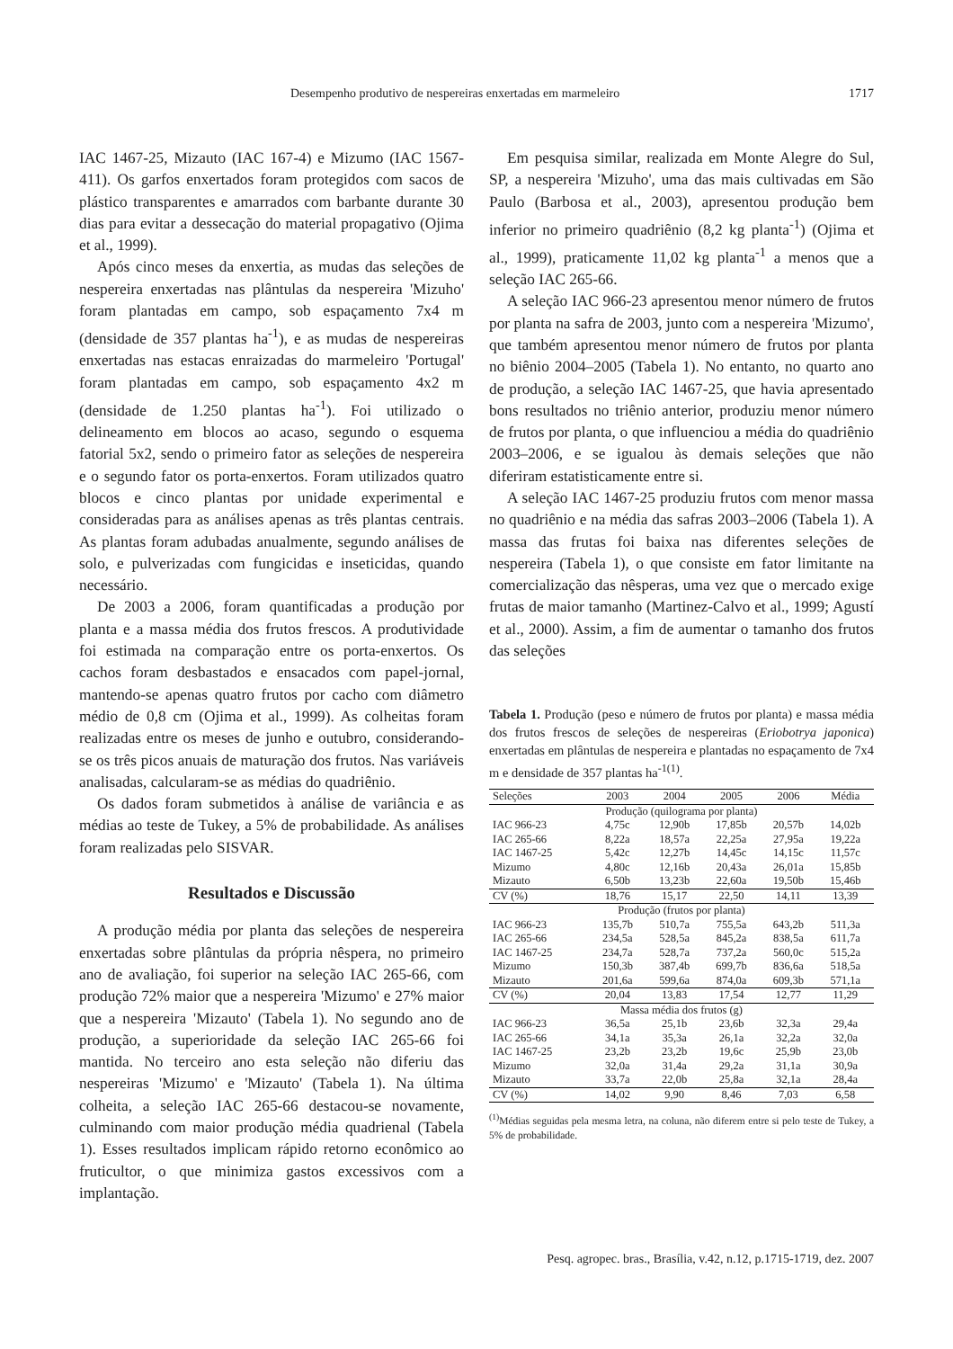Desempenho produtivo de nespereiras enxertadas em marmeleiro 1717
IAC 1467-25, Mizauto (IAC 167-4) e Mizumo (IAC 1567-411). Os garfos enxertados foram protegidos com sacos de plástico transparentes e amarrados com barbante durante 30 dias para evitar a dessecação do material propagativo (Ojima et al., 1999).
Após cinco meses da enxertia, as mudas das seleções de nespereira enxertadas nas plântulas da nespereira 'Mizuho' foram plantadas em campo, sob espaçamento 7x4 m (densidade de 357 plantas ha<sup>-1</sup>), e as mudas de nespereiras enxertadas nas estacas enraizadas do marmeleiro 'Portugal' foram plantadas em campo, sob espaçamento 4x2 m (densidade de 1.250 plantas ha<sup>-1</sup>). Foi utilizado o delineamento em blocos ao acaso, segundo o esquema fatorial 5x2, sendo o primeiro fator as seleções de nespereira e o segundo fator os porta-enxertos. Foram utilizados quatro blocos e cinco plantas por unidade experimental e consideradas para as análises apenas as três plantas centrais. As plantas foram adubadas anualmente, segundo análises de solo, e pulverizadas com fungicidas e inseticidas, quando necessário.
De 2003 a 2006, foram quantificadas a produção por planta e a massa média dos frutos frescos. A produtividade foi estimada na comparação entre os porta-enxertos. Os cachos foram desbastados e ensacados com papel-jornal, mantendo-se apenas quatro frutos por cacho com diâmetro médio de 0,8 cm (Ojima et al., 1999). As colheitas foram realizadas entre os meses de junho e outubro, considerando-se os três picos anuais de maturação dos frutos. Nas variáveis analisadas, calcularam-se as médias do quadriênio.
Os dados foram submetidos à análise de variância e as médias ao teste de Tukey, a 5% de probabilidade. As análises foram realizadas pelo SISVAR.
Resultados e Discussão
A produção média por planta das seleções de nespereira enxertadas sobre plântulas da própria nêspera, no primeiro ano de avaliação, foi superior na seleção IAC 265-66, com produção 72% maior que a nespereira 'Mizumo' e 27% maior que a nespereira 'Mizauto' (Tabela 1). No segundo ano de produção, a superioridade da seleção IAC 265-66 foi mantida. No terceiro ano esta seleção não diferiu das nespereiras 'Mizumo' e 'Mizauto' (Tabela 1). Na última colheita, a seleção IAC 265-66 destacou-se novamente, culminando com maior produção média quadrienal (Tabela 1). Esses resultados implicam rápido retorno econômico ao fruticultor, o que minimiza gastos excessivos com a implantação.
Em pesquisa similar, realizada em Monte Alegre do Sul, SP, a nespereira 'Mizuho', uma das mais cultivadas em São Paulo (Barbosa et al., 2003), apresentou produção bem inferior no primeiro quadriênio (8,2 kg planta<sup>-1</sup>) (Ojima et al., 1999), praticamente 11,02 kg planta<sup>-1</sup> a menos que a seleção IAC 265-66.
A seleção IAC 966-23 apresentou menor número de frutos por planta na safra de 2003, junto com a nespereira 'Mizumo', que também apresentou menor número de frutos por planta no biênio 2004–2005 (Tabela 1). No entanto, no quarto ano de produção, a seleção IAC 1467-25, que havia apresentado bons resultados no triênio anterior, produziu menor número de frutos por planta, o que influenciou a média do quadriênio 2003–2006, e se igualou às demais seleções que não diferiram estatisticamente entre si.
A seleção IAC 1467-25 produziu frutos com menor massa no quadriênio e na média das safras 2003–2006 (Tabela 1). A massa das frutas foi baixa nas diferentes seleções de nespereira (Tabela 1), o que consiste em fator limitante na comercialização das nêsperas, uma vez que o mercado exige frutas de maior tamanho (Martinez-Calvo et al., 1999; Agustí et al., 2000). Assim, a fim de aumentar o tamanho dos frutos das seleções
Tabela 1. Produção (peso e número de frutos por planta) e massa média dos frutos frescos de seleções de nespereiras (Eriobotrya japonica) enxertadas em plântulas de nespereira e plantadas no espaçamento de 7x4 m e densidade de 357 plantas ha<sup>-1(1)</sup>.
| Seleções | 2003 | 2004 | 2005 | 2006 | Média |
| --- | --- | --- | --- | --- | --- |
| Produção (quilograma por planta) | | | | | |
| IAC 966-23 | 4,75c | 12,90b | 17,85b | 20,57b | 14,02b |
| IAC 265-66 | 8,22a | 18,57a | 22,25a | 27,95a | 19,22a |
| IAC 1467-25 | 5,42c | 12,27b | 14,45c | 14,15c | 11,57c |
| Mizumo | 4,80c | 12,16b | 20,43a | 26,01a | 15,85b |
| Mizauto | 6,50b | 13,23b | 22,60a | 19,50b | 15,46b |
| CV (%) | 18,76 | 15,17 | 22,50 | 14,11 | 13,39 |
| Produção (frutos por planta) | | | | | |
| IAC 966-23 | 135,7b | 510,7a | 755,5a | 643,2b | 511,3a |
| IAC 265-66 | 234,5a | 528,5a | 845,2a | 838,5a | 611,7a |
| IAC 1467-25 | 234,7a | 528,7a | 737,2a | 560,0c | 515,2a |
| Mizumo | 150,3b | 387,4b | 699,7b | 836,6a | 518,5a |
| Mizauto | 201,6a | 599,6a | 874,0a | 609,3b | 571,1a |
| CV (%) | 20,04 | 13,83 | 17,54 | 12,77 | 11,29 |
| Massa média dos frutos (g) | | | | | |
| IAC 966-23 | 36,5a | 25,1b | 23,6b | 32,3a | 29,4a |
| IAC 265-66 | 34,1a | 35,3a | 26,1a | 32,2a | 32,0a |
| IAC 1467-25 | 23,2b | 23,2b | 19,6c | 25,9b | 23,0b |
| Mizumo | 32,0a | 31,4a | 29,2a | 31,1a | 30,9a |
| Mizauto | 33,7a | 22,0b | 25,8a | 32,1a | 28,4a |
| CV (%) | 14,02 | 9,90 | 8,46 | 7,03 | 6,58 |
<sup>(1)</sup> Médias seguidas pela mesma letra, na coluna, não diferem entre si pelo teste de Tukey, a 5% de probabilidade.
Pesq. agropec. bras., Brasília, v.42, n.12, p.1715-1719, dez. 2007